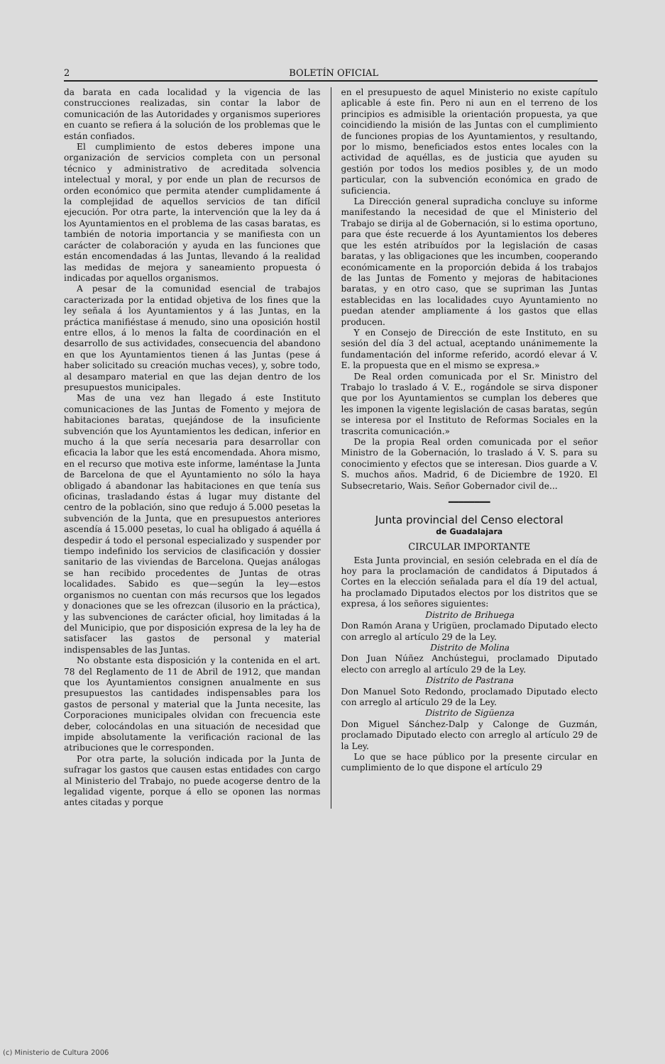2 BOLETÍN OFICIAL
da barata en cada localidad y la vigencia de las construcciones realizadas, sin contar la labor de comunicación de las Autoridades y organismos superiores en cuanto se refiera á la solución de los problemas que le están confiados.
El cumplimiento de estos deberes impone una organización de servicios completa con un personal técnico y administrativo de acreditada solvencia intelectual y moral, y por ende un plan de recursos de orden económico que permita atender cumplidamente á la complejidad de aquellos servicios de tan difícil ejecución. Por otra parte, la intervención que la ley da á los Ayuntamientos en el problema de las casas baratas, es también de notoria importancia y se manifiesta con un carácter de colaboración y ayuda en las funciones que están encomendadas á las Juntas, llevando á la realidad las medidas de mejora y saneamiento propuesta ó indicadas por aquellos organismos.
A pesar de la comunidad esencial de trabajos caracterizada por la entidad objetiva de los fines que la ley señala á los Ayuntamientos y á las Juntas, en la práctica manifiéstase á menudo, sino una oposición hostil entre ellos, á lo menos la falta de coordinación en el desarrollo de sus actividades, consecuencia del abandono en que los Ayuntamientos tienen á las Juntas (pese á haber solicitado su creación muchas veces), y, sobre todo, al desamparo material en que las dejan dentro de los presupuestos municipales.
Mas de una vez han llegado á este Instituto comunicaciones de las Juntas de Fomento y mejora de habitaciones baratas, quejándose de la insuficiente subvención que los Ayuntamientos les dedican, inferior en mucho á la que sería necesaria para desarrollar con eficacia la labor que les está encomendada. Ahora mismo, en el recurso que motiva este informe, laméntase la Junta de Barcelona de que el Ayuntamiento no sólo la haya obligado á abandonar las habitaciones en que tenía sus oficinas, trasladando éstas á lugar muy distante del centro de la población, sino que redujo á 5.000 pesetas la subvención de la Junta, que en presupuestos anteriores ascendía á 15.000 pesetas, lo cual ha obligado á aquélla á despedir á todo el personal especializado y suspender por tiempo indefinido los servicios de clasificación y dossier sanitario de las viviendas de Barcelona. Quejas análogas se han recibido procedentes de Juntas de otras localidades. Sabido es que—según la ley—estos organismos no cuentan con más recursos que los legados y donaciones que se les ofrezcan (ilusorio en la práctica), y las subvenciones de carácter oficial, hoy limitadas á la del Municipio, que por disposición expresa de la ley ha de satisfacer las gastos de personal y material indispensables de las Juntas.
No obstante esta disposición y la contenida en el art. 78 del Reglamento de 11 de Abril de 1912, que mandan que los Ayuntamientos consignen anualmente en sus presupuestos las cantidades indispensables para los gastos de personal y material que la Junta necesite, las Corporaciones municipales olvidan con frecuencia este deber, colocándolas en una situación de necesidad que impide absolutamente la verificación racional de las atribuciones que le corresponden.
Por otra parte, la solución indicada por la Junta de sufragar los gastos que causen estas entidades con cargo al Ministerio del Trabajo, no puede acogerse dentro de la legalidad vigente, porque á ello se oponen las normas antes citadas y porque
en el presupuesto de aquel Ministerio no existe capítulo aplicable á este fin. Pero ni aun en el terreno de los principios es admisible la orientación propuesta, ya que coincidiendo la misión de las Juntas con el cumplimiento de funciones propias de los Ayuntamientos, y resultando, por lo mismo, beneficiados estos entes locales con la actividad de aquéllas, es de justicia que ayuden su gestión por todos los medios posibles y, de un modo particular, con la subvención económica en grado de suficiencia.
La Dirección general supradicha concluye su informe manifestando la necesidad de que el Ministerio del Trabajo se dirija al de Gobernación, si lo estima oportuno, para que éste recuerde á los Ayuntamientos los deberes que les estén atribuídos por la legislación de casas baratas, y las obligaciones que les incumben, cooperando económicamente en la proporción debida á los trabajos de las Juntas de Fomento y mejoras de habitaciones baratas, y en otro caso, que se supriman las Juntas establecidas en las localidades cuyo Ayuntamiento no puedan atender ampliamente á los gastos que ellas producen.
Y en Consejo de Dirección de este Instituto, en su sesión del día 3 del actual, aceptando unánimemente la fundamentación del informe referido, acordó elevar á V. E. la propuesta que en el mismo se expresa.»
De Real orden comunicada por el Sr. Ministro del Trabajo lo traslado á V. E., rogándole se sirva disponer que por los Ayuntamientos se cumplan los deberes que les imponen la vigente legislación de casas baratas, según se interesa por el Instituto de Reformas Sociales en la trascrita comunicación.»
De la propia Real orden comunicada por el señor Ministro de la Gobernación, lo traslado á V. S. para su conocimiento y efectos que se interesan. Dios guarde a V. S. muchos años. Madrid, 6 de Diciembre de 1920. El Subsecretario, Wais. Señor Gobernador civil de...
━━━━━━━━
Junta provincial del Censo electoral
de Guadalajara
CIRCULAR IMPORTANTE
Esta Junta provincial, en sesión celebrada en el día de hoy para la proclamación de candidatos á Diputados á Cortes en la elección señalada para el día 19 del actual, ha proclamado Diputados electos por los distritos que se expresa, á los señores siguientes:
Distrito de Brihuega
Don Ramón Arana y Urigüen, proclamado Diputado electo con arreglo al artículo 29 de la Ley.
Distrito de Molina
Don Juan Núñez Anchústegui, proclamado Diputado electo con arreglo al artículo 29 de la Ley.
Distrito de Pastrana
Don Manuel Soto Redondo, proclamado Diputado electo con arreglo al artículo 29 de la Ley.
Distrito de Sigüenza
Don Miguel Sánchez-Dalp y Calonge de Guzmán, proclamado Diputado electo con arreglo al artículo 29 de la Ley.
Lo que se hace público por la presente circular en cumplimiento de lo que dispone el artículo 29
(c) Ministerio de Cultura 2006